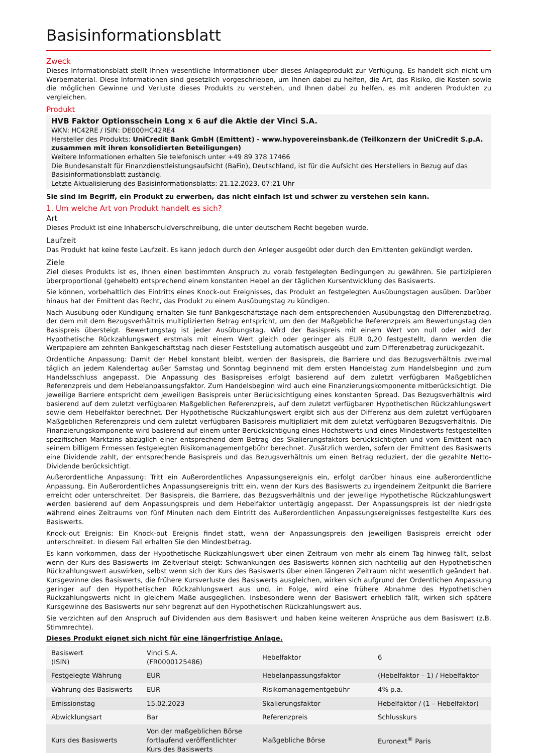Basisinformationsblatt
Zweck
Dieses Informationsblatt stellt Ihnen wesentliche Informationen über dieses Anlageprodukt zur Verfügung. Es handelt sich nicht um Werbematerial. Diese Informationen sind gesetzlich vorgeschrieben, um Ihnen dabei zu helfen, die Art, das Risiko, die Kosten sowie die möglichen Gewinne und Verluste dieses Produkts zu verstehen, und Ihnen dabei zu helfen, es mit anderen Produkten zu vergleichen.
Produkt
HVB Faktor Optionsschein Long x 6 auf die Aktie der Vinci S.A.
WKN: HC42RE / ISIN: DE000HC42RE4
Hersteller des Produkts: UniCredit Bank GmbH (Emittent) - www.hypovereinsbank.de (Teilkonzern der UniCredit S.p.A. zusammen mit ihren konsolidierten Beteiligungen)
Weitere Informationen erhalten Sie telefonisch unter +49 89 378 17466
Die Bundesanstalt für Finanzdienstleistungsaufsicht (BaFin), Deutschland, ist für die Aufsicht des Herstellers in Bezug auf das Basisinformationsblatt zuständig.
Letzte Aktualisierung des Basisinformationsblatts: 21.12.2023, 07:21 Uhr
Sie sind im Begriff, ein Produkt zu erwerben, das nicht einfach ist und schwer zu verstehen sein kann.
1. Um welche Art von Produkt handelt es sich?
Art
Dieses Produkt ist eine Inhaberschuldverschreibung, die unter deutschem Recht begeben wurde.
Laufzeit
Das Produkt hat keine feste Laufzeit. Es kann jedoch durch den Anleger ausgeübt oder durch den Emittenten gekündigt werden.
Ziele
Ziel dieses Produkts ist es, Ihnen einen bestimmten Anspruch zu vorab festgelegten Bedingungen zu gewähren. Sie partizipieren überproportional (gehebelt) entsprechend einem konstanten Hebel an der täglichen Kursentwicklung des Basiswerts.
Sie können, vorbehaltlich des Eintritts eines Knock-out Ereignisses, das Produkt an festgelegten Ausübungstagen ausüben. Darüber hinaus hat der Emittent das Recht, das Produkt zu einem Ausübungstag zu kündigen.
Nach Ausübung oder Kündigung erhalten Sie fünf Bankgeschäftstage nach dem entsprechenden Ausübungstag den Differenzbetrag, der dem mit dem Bezugsverhältnis multiplizierten Betrag entspricht, um den der Maßgebliche Referenzpreis am Bewertungstag den Basispreis übersteigt. Bewertungstag ist jeder Ausübungstag. Wird der Basispreis mit einem Wert von null oder wird der Hypothetische Rückzahlungswert erstmals mit einem Wert gleich oder geringer als EUR 0,20 festgestellt, dann werden die Wertpapiere am zehnten Bankgeschäftstag nach dieser Feststellung automatisch ausgeübt und zum Differenzbetrag zurückgezahlt.
Ordentliche Anpassung: Damit der Hebel konstant bleibt, werden der Basispreis, die Barriere und das Bezugsverhältnis zweimal täglich an jedem Kalendertag außer Samstag und Sonntag beginnend mit dem ersten Handelstag zum Handelsbeginn und zum Handelsschluss angepasst. Die Anpassung des Basispreises erfolgt basierend auf dem zuletzt verfügbaren Maßgeblichen Referenzpreis und dem Hebelanpassungsfaktor. Zum Handelsbeginn wird auch eine Finanzierungskomponente mitberücksichtigt. Die jeweilige Barriere entspricht dem jeweiligen Basispreis unter Berücksichtigung eines konstanten Spread. Das Bezugsverhältnis wird basierend auf dem zuletzt verfügbaren Maßgeblichen Referenzpreis, auf dem zuletzt verfügbaren Hypothetischen Rückzahlungswert sowie dem Hebelfaktor berechnet. Der Hypothetische Rückzahlungswert ergibt sich aus der Differenz aus dem zuletzt verfügbaren Maßgeblichen Referenzpreis und dem zuletzt verfügbaren Basispreis multipliziert mit dem zuletzt verfügbaren Bezugsverhältnis. Die Finanzierungskomponente wird basierend auf einem unter Berücksichtigung eines Höchstwerts und eines Mindestwerts festgestellten spezifischen Marktzins abzüglich einer entsprechend dem Betrag des Skalierungsfaktors berücksichtigten und vom Emittent nach seinem billigem Ermessen festgelegten Risikomanagementgebühr berechnet. Zusätzlich werden, sofern der Emittent des Basiswerts eine Dividende zahlt, der entsprechende Basispreis und das Bezugsverhältnis um einen Betrag reduziert, der die gezahlte Netto-Dividende berücksichtigt.
Außerordentliche Anpassung: Tritt ein Außerordentliches Anpassungsereignis ein, erfolgt darüber hinaus eine außerordentliche Anpassung. Ein Außerordentliches Anpassungsereignis tritt ein, wenn der Kurs des Basiswerts zu irgendeinem Zeitpunkt die Barriere erreicht oder unterschreitet. Der Basispreis, die Barriere, das Bezugsverhältnis und der jeweilige Hypothetische Rückzahlungswert werden basierend auf dem Anpassungspreis und dem Hebelfaktor untertägig angepasst. Der Anpassungspreis ist der niedrigste während eines Zeitraums von fünf Minuten nach dem Eintritt des Außerordentlichen Anpassungsereignisses festgestellte Kurs des Basiswerts.
Knock-out Ereignis: Ein Knock-out Ereignis findet statt, wenn der Anpassungspreis den jeweiligen Basispreis erreicht oder unterschreitet. In diesem Fall erhalten Sie den Mindestbetrag.
Es kann vorkommen, dass der Hypothetische Rückzahlungswert über einen Zeitraum von mehr als einem Tag hinweg fällt, selbst wenn der Kurs des Basiswerts im Zeitverlauf steigt: Schwankungen des Basiswerts können sich nachteilig auf den Hypothetischen Rückzahlungswert auswirken, selbst wenn sich der Kurs des Basiswerts über einen längeren Zeitraum nicht wesentlich geändert hat. Kursgewinne des Basiswerts, die frühere Kursverluste des Basiswerts ausgleichen, wirken sich aufgrund der Ordentlichen Anpassung geringer auf den Hypothetischen Rückzahlungswert aus und, in Folge, wird eine frühere Abnahme des Hypothetischen Rückzahlungswerts nicht in gleichem Maße ausgeglichen. Insbesondere wenn der Basiswert erheblich fällt, wirken sich spätere Kursgewinne des Basiswerts nur sehr begrenzt auf den Hypothetischen Rückzahlungswert aus.
Sie verzichten auf den Anspruch auf Dividenden aus dem Basiswert und haben keine weiteren Ansprüche aus dem Basiswert (z.B. Stimmrechte).
Dieses Produkt eignet sich nicht für eine längerfristige Anlage.
| Basiswert (ISIN) | Vinci S.A. (FR0000125486) | Hebelfaktor | 6 |
| Festgelegte Währung | EUR | Hebelanpassungsfaktor | (Hebelfaktor – 1) / Hebelfaktor |
| Währung des Basiswerts | EUR | Risikomanagementgebühr | 4% p.a. |
| Emissionstag | 15.02.2023 | Skalierungsfaktor | Hebelfaktor / (1 – Hebelfaktor) |
| Abwicklungsart | Bar | Referenzpreis | Schlusskurs |
| Kurs des Basiswerts | Von der maßgeblichen Börse fortlaufend veröffentlichter Kurs des Basiswerts | Maßgebliche Börse | Euronext<sup>®</sup> Paris |